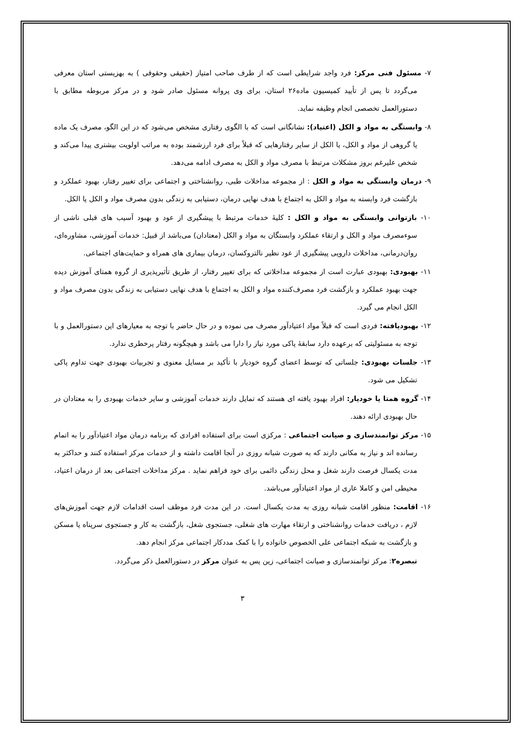۷- مسئول فنی مرکز: فرد واجد شرایطی است که از طرف صاحب امتیاز (حقیقی وحقوقی ) به بهزیستی استان معرفی می‌گردد تا پس از تأیید کمیسیون ماده۲۶ استان، برای وی پروانه مسئول صادر شود و در مرکز مربوطه مطابق با دستورالعمل تخصصی انجام وظیفه نماید.
۸- وابستگی به مواد و الکل (اعتیاد): نشانگانی است که با الگوی رفتاری مشخص می‌شود که در این الگو، مصرف یک ماده یا گروهی از مواد و الکل، یا الکل از سایر رفتارهایی که قبلاً برای فرد ارزشمند بوده به مراتب اولویت بیشتری پیدا می‌کند و شخص علیرغم بروز مشکلات مرتبط با مصرف مواد و الکل به مصرف ادامه می‌دهد.
۹- درمان وابستگی به مواد و الکل : از مجموعه مداخلات طبی، روانشناختی و اجتماعی برای تغییر رفتار، بهبود عملکرد و بازگشت فرد وابسته به مواد و الکل به اجتماع با هدف نهایی درمان، دستیابی به زندگی بدون مصرف مواد و الکل یا الکل.
۱۰- بازتوانی وابستگی به مواد و الکل : کلیهٔ خدمات مرتبط با پیشگیری از عود و بهبود آسیب های قبلی ناشی از سوءمصرف مواد و الکل و ارتقاء عملکرد وابستگان به مواد و الکل (معتادان) می‌باشد از قبیل: خدمات آموزشی، مشاوره‌ای، روان‌درمانی، مداخلات دارویی پیشگیری از عود نظیر نالتروکسان، درمان بیماری های همراه و حمایت‌های اجتماعی.
۱۱- بهبودی: بهبودی عبارت است از مجموعه مداخلاتی که برای تغییر رفتار، از طریق تأثیرپذیری از گروه همتای آموزش دیده جهت بهبود عملکرد و بازگشت فرد مصرف‌کننده مواد و الکل به اجتماع با هدف نهایی دستیابی به زندگی بدون مصرف مواد و الکل انجام می گیرد.
۱۲- بهبودیافته: فردی است که قبلاً مواد اعتیادآور مصرف می نموده و در حال حاضر با توجه به معیارهای این دستورالعمل و با توجه به مسئولیتی که برعهده دارد سابقهٔ پاکی مورد نیاز را دارا می باشد و هیچگونه رفتار پرخطری ندارد.
۱۳- جلسات بهبودی: جلساتی که توسط اعضای گروه خودیار با تأکید بر مسایل معنوی و تجربیات بهبودی جهت تداوم پاکی تشکیل می شود.
۱۴- گروه همتا یا خودیار: افراد بهبود یافته ای هستند که تمایل دارند خدمات آموزشی و سایر خدمات بهبودی را به معتادان در حال بهبودی ارائه دهند.
۱۵- مرکز توانمندسازی و صیانت اجتماعی : مرکزی است برای استفاده افرادی که برنامه درمان مواد اعتیادآور را به اتمام رسانده اند و نیاز به مکانی دارند که به صورت شبانه روزی در آنجا اقامت داشته و از خدمات مرکز استفاده کنند و حداکثر به مدت یکسال فرصت دارند شغل و محل زندگی دائمی برای خود فراهم نماید . مرکز مداخلات اجتماعی بعد از درمان اعتیاد، محیطی امن و کاملا عاری از مواد اعتیادآور می‌باشد.
۱۶- اقامت: منظور اقامت شبانه روزی به مدت یکسال است. در این مدت فرد موظف است اقدامات لازم جهت آموزش‌های لازم ، دریافت خدمات روانشناختی و ارتقاء مهارت های شغلی، جستجوی شغل، بازگشت به کار و جستجوی سرپناه یا مسکن و بازگشت به شبکه اجتماعی علی الخصوص خانواده را با کمک مددکار اجتماعی مرکز انجام دهد.
تبصره۲: مرکز توانمندسازی و صیانت اجتماعی، زین پس به عنوان مرکز در دستورالعمل ذکر می‌گردد.
۳